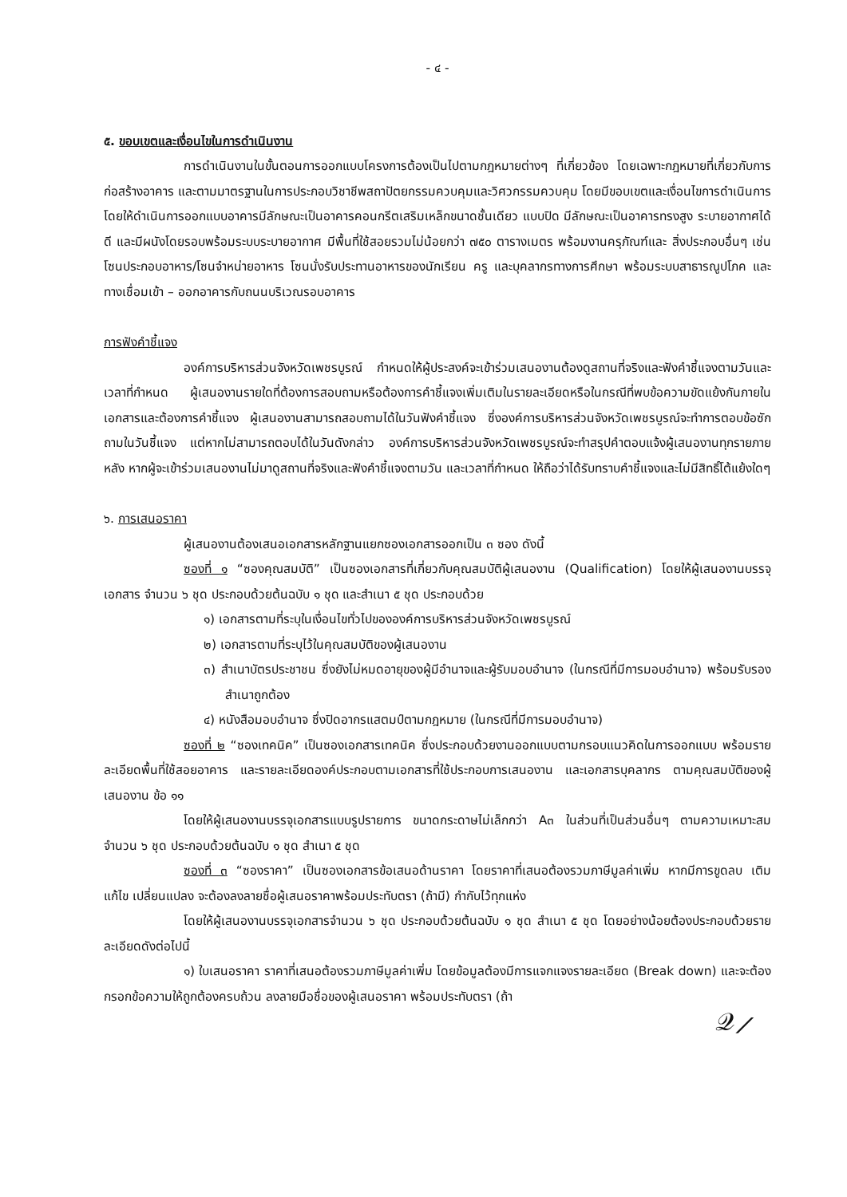- ๔ -
๕. ขอบเขตและเงื่อนไขในการดำเนินงาน
การดำเนินงานในขั้นตอนการออกแบบโครงการต้องเป็นไปตามกฎหมายต่างๆ ที่เกี่ยวข้อง โดยเฉพาะกฎหมายที่เกี่ยวกับการก่อสร้างอาคาร และตามมาตรฐานในการประกอบวิชาชีพสถาปัตยกรรมควบคุมและวิศวกรรมควบคุม โดยมีขอบเขตและเงื่อนไขการดำเนินการ โดยให้ดำเนินการออกแบบอาคารมีลักษณะเป็นอาคารคอนกรีตเสริมเหล็กขนาดชั้นเดียว แบบปิด มีลักษณะเป็นอาคารทรงสูง ระบายอากาศได้ดี และมีผนังโดยรอบพร้อมระบบระบายอากาศ มีพื้นที่ใช้สอยรวมไม่น้อยกว่า ๗๕๐ ตารางเมตร พร้อมงานครุภัณฑ์และ สิ่งประกอบอื่นๆ เช่น โซนประกอบอาหาร/โซนจำหน่ายอาหาร โซนนั่งรับประทานอาหารของนักเรียน ครู และบุคลากรทางการศึกษา พร้อมระบบสาธารณูปโภค และทางเชื่อมเข้า – ออกอาคารกับถนนบริเวณรอบอาคาร
การฟังคำชี้แจง
องค์การบริหารส่วนจังหวัดเพชรบูรณ์ กำหนดให้ผู้ประสงค์จะเข้าร่วมเสนองานต้องดูสถานที่จริงและฟังคำชี้แจงตามวันและ เวลาที่กำหนด ผู้เสนองานรายใดที่ต้องการสอบถามหรือต้องการคำชี้แจงเพิ่มเติมในรายละเอียดหรือในกรณีที่พบข้อความขัดแย้งกันภายในเอกสารและต้องการคำชี้แจง ผู้เสนองานสามารถสอบถามได้ในวันฟังคำชี้แจง ซึ่งองค์การบริหารส่วนจังหวัดเพชรบูรณ์จะทำการตอบข้อซักถามในวันชี้แจง แต่หากไม่สามารถตอบได้ในวันดังกล่าว องค์การบริหารส่วนจังหวัดเพชรบูรณ์จะทำสรุปคำตอบแจ้งผู้เสนองานทุกรายภายหลัง หากผู้จะเข้าร่วมเสนองานไม่มาดูสถานที่จริงและฟังคำชี้แจงตามวัน และเวลาที่กำหนด ให้ถือว่าได้รับทราบคำชี้แจงและไม่มีสิทธิ์โต้แย้งใดๆ
๖. การเสนอราคา
ผู้เสนองานต้องเสนอเอกสารหลักฐานแยกซองเอกสารออกเป็น ๓ ซอง ดังนี้
ซองที่ ๑ “ซองคุณสมบัติ” เป็นซองเอกสารที่เกี่ยวกับคุณสมบัติผู้เสนองาน (Qualification) โดยให้ผู้เสนองานบรรจุเอกสาร จำนวน ๖ ชุด ประกอบด้วยต้นฉบับ ๑ ชุด และสำเนา ๕ ชุด ประกอบด้วย
๑) เอกสารตามที่ระบุในเงื่อนไขทั่วไปขององค์การบริหารส่วนจังหวัดเพชรบูรณ์
๒) เอกสารตามที่ระบุไว้ในคุณสมบัติของผู้เสนองาน
๓) สำเนาบัตรประชาชน ซึ่งยังไม่หมดอายุของผู้มีอำนาจและผู้รับมอบอำนาจ (ในกรณีที่มีการมอบอำนาจ) พร้อมรับรองสำเนาถูกต้อง
๔) หนังสือมอบอำนาจ ซึ่งปิดอากรแสตมป์ตามกฎหมาย (ในกรณีที่มีการมอบอำนาจ)
ซองที่ ๒ “ซองเทคนิค” เป็นซองเอกสารเทคนิค ซึ่งประกอบด้วยงานออกแบบตามกรอบแนวคิดในการออกแบบ พร้อมรายละเอียดพื้นที่ใช้สอยอาคาร และรายละเอียดองค์ประกอบตามเอกสารที่ใช้ประกอบการเสนองาน และเอกสารบุคลากร ตามคุณสมบัติของผู้เสนองาน ข้อ ๑๑
โดยให้ผู้เสนองานบรรจุเอกสารแบบรูปรายการ ขนาดกระดาษไม่เล็กกว่า A๓ ในส่วนที่เป็นส่วนอื่นๆ ตามความเหมาะสม จำนวน ๖ ชุด ประกอบด้วยต้นฉบับ ๑ ชุด สำเนา ๕ ชุด
ซองที่ ๓ “ซองราคา” เป็นซองเอกสารข้อเสนอด้านราคา โดยราคาที่เสนอต้องรวมภาษีมูลค่าเพิ่ม หากมีการขูดลบ เติม แก้ไข เปลี่ยนแปลง จะต้องลงลายชื่อผู้เสนอราคาพร้อมประทับตรา (ถ้ามี) กำกับไว้ทุกแห่ง
โดยให้ผู้เสนองานบรรจุเอกสารจำนวน ๖ ชุด ประกอบด้วยต้นฉบับ ๑ ชุด สำเนา ๕ ชุด โดยอย่างน้อยต้องประกอบด้วยรายละเอียดดังต่อไปนี้
๑) ใบเสนอราคา ราคาที่เสนอต้องรวมภาษีมูลค่าเพิ่ม โดยข้อมูลต้องมีการแจกแจงรายละเอียด (Break down) และจะต้องกรอกข้อความให้ถูกต้องครบถ้วน ลงลายมือชื่อของผู้เสนอราคา พร้อมประทับตรา (ถ้า
𝒬⟋